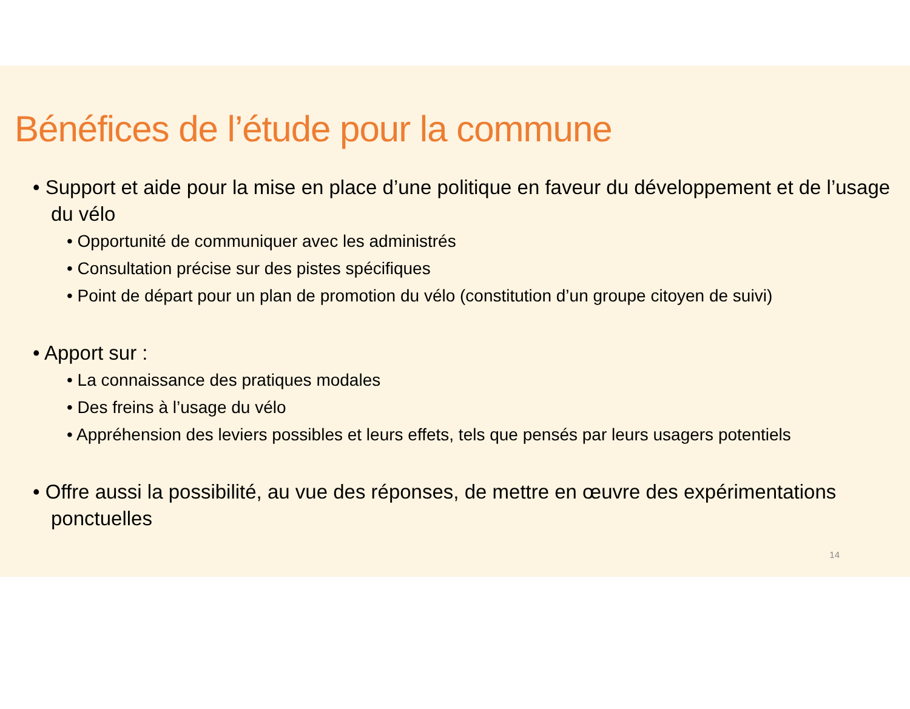Bénéfices de l’étude pour la commune
• Support et aide pour la mise en place d’une politique en faveur du développement et de l’usage du vélo
• Opportunité de communiquer avec les administrés
• Consultation précise sur des pistes spécifiques
• Point de départ pour un plan de promotion du vélo (constitution d’un groupe citoyen de suivi)
• Apport sur :
• La connaissance des pratiques modales
• Des freins à l’usage du vélo
• Appréhension des leviers possibles et leurs effets, tels que pensés par leurs usagers potentiels
• Offre aussi la possibilité, au vue des réponses, de mettre en œuvre des expérimentations ponctuelles
14